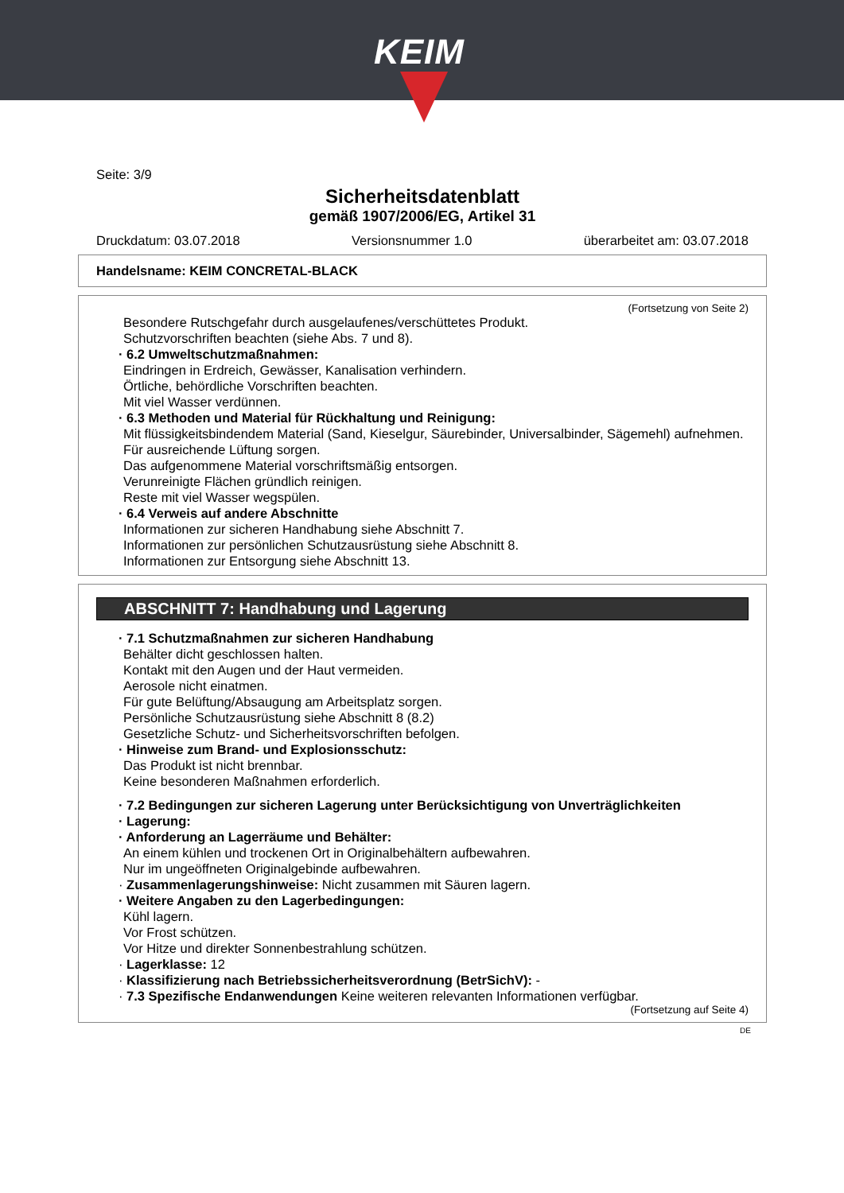KEIM
Seite: 3/9
Sicherheitsdatenblatt
gemäß 1907/2006/EG, Artikel 31
Druckdatum: 03.07.2018 Versionsnummer 1.0 überarbeitet am: 03.07.2018
Handelsname: KEIM CONCRETAL-BLACK
(Fortsetzung von Seite 2)
Besondere Rutschgefahr durch ausgelaufenes/verschüttetes Produkt.
Schutzvorschriften beachten (siehe Abs. 7 und 8).
· 6.2 Umweltschutzmaßnahmen:
Eindringen in Erdreich, Gewässer, Kanalisation verhindern.
Örtliche, behördliche Vorschriften beachten.
Mit viel Wasser verdünnen.
· 6.3 Methoden und Material für Rückhaltung und Reinigung:
Mit flüssigkeitsbindendem Material (Sand, Kieselgur, Säurebinder, Universalbinder, Sägemehl) aufnehmen.
Für ausreichende Lüftung sorgen.
Das aufgenommene Material vorschriftsmäßig entsorgen.
Verunreinigte Flächen gründlich reinigen.
Reste mit viel Wasser wegspülen.
· 6.4 Verweis auf andere Abschnitte
Informationen zur sicheren Handhabung siehe Abschnitt 7.
Informationen zur persönlichen Schutzausrüstung siehe Abschnitt 8.
Informationen zur Entsorgung siehe Abschnitt 13.
ABSCHNITT 7: Handhabung und Lagerung
· 7.1 Schutzmaßnahmen zur sicheren Handhabung
Behälter dicht geschlossen halten.
Kontakt mit den Augen und der Haut vermeiden.
Aerosole nicht einatmen.
Für gute Belüftung/Absaugung am Arbeitsplatz sorgen.
Persönliche Schutzausrüstung siehe Abschnitt 8 (8.2)
Gesetzliche Schutz- und Sicherheitsvorschriften befolgen.
· Hinweise zum Brand- und Explosionsschutz:
Das Produkt ist nicht brennbar.
Keine besonderen Maßnahmen erforderlich.
· 7.2 Bedingungen zur sicheren Lagerung unter Berücksichtigung von Unverträglichkeiten
· Lagerung:
· Anforderung an Lagerräume und Behälter:
An einem kühlen und trockenen Ort in Originalbehältern aufbewahren.
Nur im ungeöffneten Originalgebinde aufbewahren.
· Zusammenlagerungshinweise: Nicht zusammen mit Säuren lagern.
· Weitere Angaben zu den Lagerbedingungen:
Kühl lagern.
Vor Frost schützen.
Vor Hitze und direkter Sonnenbestrahlung schützen.
· Lagerklasse: 12
· Klassifizierung nach Betriebssicherheitsverordnung (BetrSichV): -
· 7.3 Spezifische Endanwendungen Keine weiteren relevanten Informationen verfügbar.
(Fortsetzung auf Seite 4)
DE